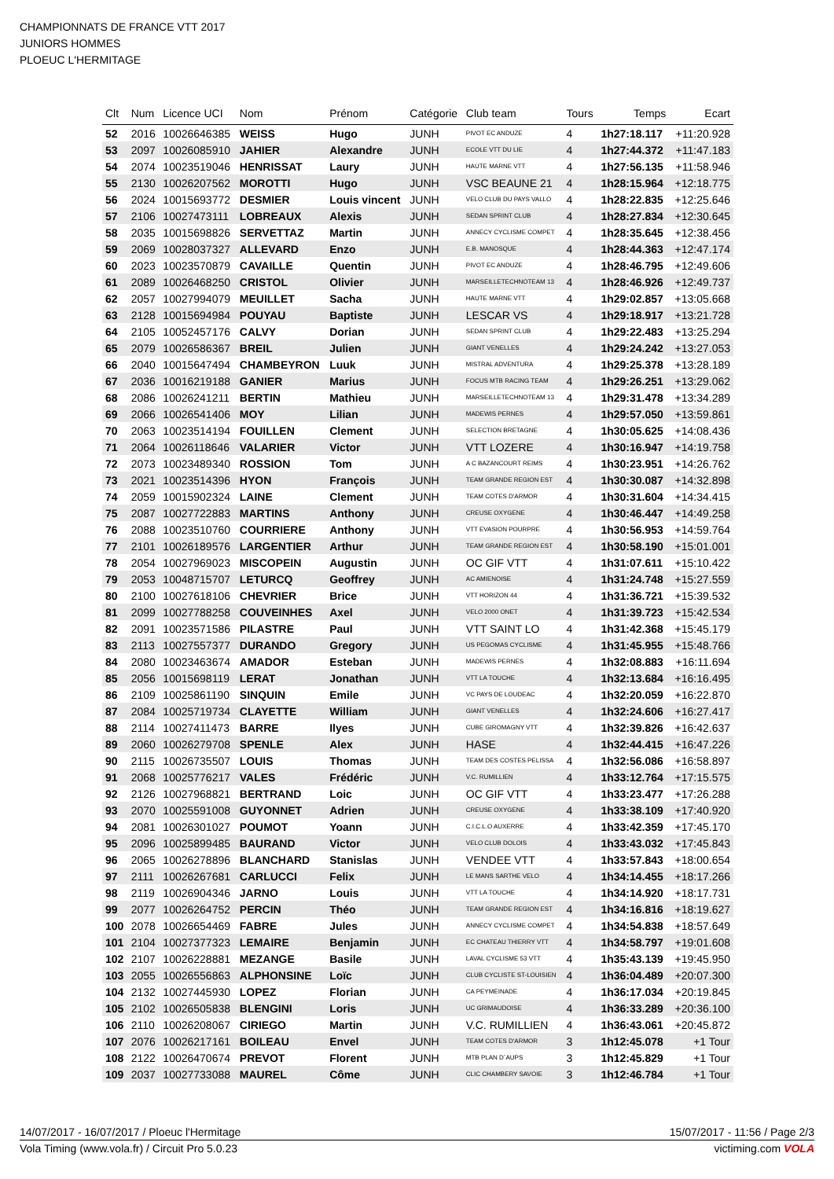CHAMPIONNATS DE FRANCE VTT 2017
JUNIORS HOMMES
PLOEUC L'HERMITAGE
| Clt | Num | Licence UCI | Nom | Prénom | Catégorie | Club team | Tours | Temps | Ecart |
| --- | --- | --- | --- | --- | --- | --- | --- | --- | --- |
| 52 | 2016 | 10026646385 | WEISS | Hugo | JUNH | PIVOT EC ANDUZE | 4 | 1h27:18.117 | +11:20.928 |
| 53 | 2097 | 10026085910 | JAHIER | Alexandre | JUNH | ECOLE VTT DU LIE | 4 | 1h27:44.372 | +11:47.183 |
| 54 | 2074 | 10023519046 | HENRISSAT | Laury | JUNH | HAUTE MARNE VTT | 4 | 1h27:56.135 | +11:58.946 |
| 55 | 2130 | 10026207562 | MOROTTI | Hugo | JUNH | VSC BEAUNE 21 | 4 | 1h28:15.964 | +12:18.775 |
| 56 | 2024 | 10015693772 | DESMIER | Louis vincent | JUNH | VELO CLUB DU PAYS VALLO | 4 | 1h28:22.835 | +12:25.646 |
| 57 | 2106 | 10027473111 | LOBREAUX | Alexis | JUNH | SEDAN SPRINT CLUB | 4 | 1h28:27.834 | +12:30.645 |
| 58 | 2035 | 10015698826 | SERVETTAZ | Martin | JUNH | ANNECY CYCLISME COMPET | 4 | 1h28:35.645 | +12:38.456 |
| 59 | 2069 | 10028037327 | ALLEVARD | Enzo | JUNH | E.B. MANOSQUE | 4 | 1h28:44.363 | +12:47.174 |
| 60 | 2023 | 10023570879 | CAVAILLE | Quentin | JUNH | PIVOT EC ANDUZE | 4 | 1h28:46.795 | +12:49.606 |
| 61 | 2089 | 10026468250 | CRISTOL | Olivier | JUNH | MARSEILLETECHNOTEAM 13 | 4 | 1h28:46.926 | +12:49.737 |
| 62 | 2057 | 10027994079 | MEUILLET | Sacha | JUNH | HAUTE MARNE VTT | 4 | 1h29:02.857 | +13:05.668 |
| 63 | 2128 | 10015694984 | POUYAU | Baptiste | JUNH | LESCAR VS | 4 | 1h29:18.917 | +13:21.728 |
| 64 | 2105 | 10052457176 | CALVY | Dorian | JUNH | SEDAN SPRINT CLUB | 4 | 1h29:22.483 | +13:25.294 |
| 65 | 2079 | 10026586367 | BREIL | Julien | JUNH | GIANT VENELLES | 4 | 1h29:24.242 | +13:27.053 |
| 66 | 2040 | 10015647494 | CHAMBEYRON | Luuk | JUNH | MISTRAL ADVENTURA | 4 | 1h29:25.378 | +13:28.189 |
| 67 | 2036 | 10016219188 | GANIER | Marius | JUNH | FOCUS MTB RACING TEAM | 4 | 1h29:26.251 | +13:29.062 |
| 68 | 2086 | 10026241211 | BERTIN | Mathieu | JUNH | MARSEILLETECHNOTEAM 13 | 4 | 1h29:31.478 | +13:34.289 |
| 69 | 2066 | 10026541406 | MOY | Lilian | JUNH | MADEWIS PERNES | 4 | 1h29:57.050 | +13:59.861 |
| 70 | 2063 | 10023514194 | FOUILLEN | Clement | JUNH | SELECTION BRETAGNE | 4 | 1h30:05.625 | +14:08.436 |
| 71 | 2064 | 10026118646 | VALARIER | Victor | JUNH | VTT LOZERE | 4 | 1h30:16.947 | +14:19.758 |
| 72 | 2073 | 10023489340 | ROSSION | Tom | JUNH | A C BAZANCOURT REIMS | 4 | 1h30:23.951 | +14:26.762 |
| 73 | 2021 | 10023514396 | HYON | François | JUNH | TEAM GRANDE REGION EST | 4 | 1h30:30.087 | +14:32.898 |
| 74 | 2059 | 10015902324 | LAINE | Clement | JUNH | TEAM COTES D'ARMOR | 4 | 1h30:31.604 | +14:34.415 |
| 75 | 2087 | 10027722883 | MARTINS | Anthony | JUNH | CREUSE OXYGENE | 4 | 1h30:46.447 | +14:49.258 |
| 76 | 2088 | 10023510760 | COURRIERE | Anthony | JUNH | VTT EVASION POURPRE | 4 | 1h30:56.953 | +14:59.764 |
| 77 | 2101 | 10026189576 | LARGENTIER | Arthur | JUNH | TEAM GRANDE REGION EST | 4 | 1h30:58.190 | +15:01.001 |
| 78 | 2054 | 10027969023 | MISCOPEIN | Augustin | JUNH | OC GIF VTT | 4 | 1h31:07.611 | +15:10.422 |
| 79 | 2053 | 10048715707 | LETURCQ | Geoffrey | JUNH | AC AMIENOISE | 4 | 1h31:24.748 | +15:27.559 |
| 80 | 2100 | 10027618106 | CHEVRIER | Brice | JUNH | VTT HORIZON 44 | 4 | 1h31:36.721 | +15:39.532 |
| 81 | 2099 | 10027788258 | COUVEINHES | Axel | JUNH | VELO 2000 ONET | 4 | 1h31:39.723 | +15:42.534 |
| 82 | 2091 | 10023571586 | PILASTRE | Paul | JUNH | VTT SAINT LO | 4 | 1h31:42.368 | +15:45.179 |
| 83 | 2113 | 10027557377 | DURANDO | Gregory | JUNH | US PEGOMAS CYCLISME | 4 | 1h31:45.955 | +15:48.766 |
| 84 | 2080 | 10023463674 | AMADOR | Esteban | JUNH | MADEWIS PERNES | 4 | 1h32:08.883 | +16:11.694 |
| 85 | 2056 | 10015698119 | LERAT | Jonathan | JUNH | VTT LA TOUCHE | 4 | 1h32:13.684 | +16:16.495 |
| 86 | 2109 | 10025861190 | SINQUIN | Emile | JUNH | VC PAYS DE LOUDEAC | 4 | 1h32:20.059 | +16:22.870 |
| 87 | 2084 | 10025719734 | CLAYETTE | William | JUNH | GIANT VENELLES | 4 | 1h32:24.606 | +16:27.417 |
| 88 | 2114 | 10027411473 | BARRE | Ilyes | JUNH | CUBE GIROMAGNY VTT | 4 | 1h32:39.826 | +16:42.637 |
| 89 | 2060 | 10026279708 | SPENLE | Alex | JUNH | HASE | 4 | 1h32:44.415 | +16:47.226 |
| 90 | 2115 | 10026735507 | LOUIS | Thomas | JUNH | TEAM DES COSTES PELISSA | 4 | 1h32:56.086 | +16:58.897 |
| 91 | 2068 | 10025776217 | VALES | Frédéric | JUNH | V.C. RUMILLIEN | 4 | 1h33:12.764 | +17:15.575 |
| 92 | 2126 | 10027968821 | BERTRAND | Loic | JUNH | OC GIF VTT | 4 | 1h33:23.477 | +17:26.288 |
| 93 | 2070 | 10025591008 | GUYONNET | Adrien | JUNH | CREUSE OXYGENE | 4 | 1h33:38.109 | +17:40.920 |
| 94 | 2081 | 10026301027 | POUMOT | Yoann | JUNH | C.I.C.L.O AUXERRE | 4 | 1h33:42.359 | +17:45.170 |
| 95 | 2096 | 10025899485 | BAURAND | Victor | JUNH | VELO CLUB DOLOIS | 4 | 1h33:43.032 | +17:45.843 |
| 96 | 2065 | 10026278896 | BLANCHARD | Stanislas | JUNH | VENDEE VTT | 4 | 1h33:57.843 | +18:00.654 |
| 97 | 2111 | 10026267681 | CARLUCCI | Felix | JUNH | LE MANS SARTHE VELO | 4 | 1h34:14.455 | +18:17.266 |
| 98 | 2119 | 10026904346 | JARNO | Louis | JUNH | VTT LA TOUCHE | 4 | 1h34:14.920 | +18:17.731 |
| 99 | 2077 | 10026264752 | PERCIN | Théo | JUNH | TEAM GRANDE REGION EST | 4 | 1h34:16.816 | +18:19.627 |
| 100 | 2078 | 10026654469 | FABRE | Jules | JUNH | ANNECY CYCLISME COMPET | 4 | 1h34:54.838 | +18:57.649 |
| 101 | 2104 | 10027377323 | LEMAIRE | Benjamin | JUNH | EC CHATEAU THIERRY VTT | 4 | 1h34:58.797 | +19:01.608 |
| 102 | 2107 | 10026228881 | MEZANGE | Basile | JUNH | LAVAL CYCLISME 53 VTT | 4 | 1h35:43.139 | +19:45.950 |
| 103 | 2055 | 10026556863 | ALPHONSINE | Loïc | JUNH | CLUB CYCLISTE ST-LOUISIEN | 4 | 1h36:04.489 | +20:07.300 |
| 104 | 2132 | 10027445930 | LOPEZ | Florian | JUNH | CA PEYMEINADE | 4 | 1h36:17.034 | +20:19.845 |
| 105 | 2102 | 10026505838 | BLENGINI | Loris | JUNH | UC GRIMAUDOISE | 4 | 1h36:33.289 | +20:36.100 |
| 106 | 2110 | 10026208067 | CIRIEGO | Martin | JUNH | V.C. RUMILLIEN | 4 | 1h36:43.061 | +20:45.872 |
| 107 | 2076 | 10026217161 | BOILEAU | Envel | JUNH | TEAM COTES D'ARMOR | 3 | 1h12:45.078 | +1 Tour |
| 108 | 2122 | 10026470674 | PREVOT | Florent | JUNH | MTB PLAN D`AUPS | 3 | 1h12:45.829 | +1 Tour |
| 109 | 2037 | 10027733088 | MAUREL | Côme | JUNH | CLIC CHAMBERY SAVOIE | 3 | 1h12:46.784 | +1 Tour |
14/07/2017 - 16/07/2017 / Ploeuc l'Hermitage 15/07/2017 - 11:56 / Page 2/3
Vola Timing (www.vola.fr) / Circuit Pro 5.0.23 victiming.com VOLA